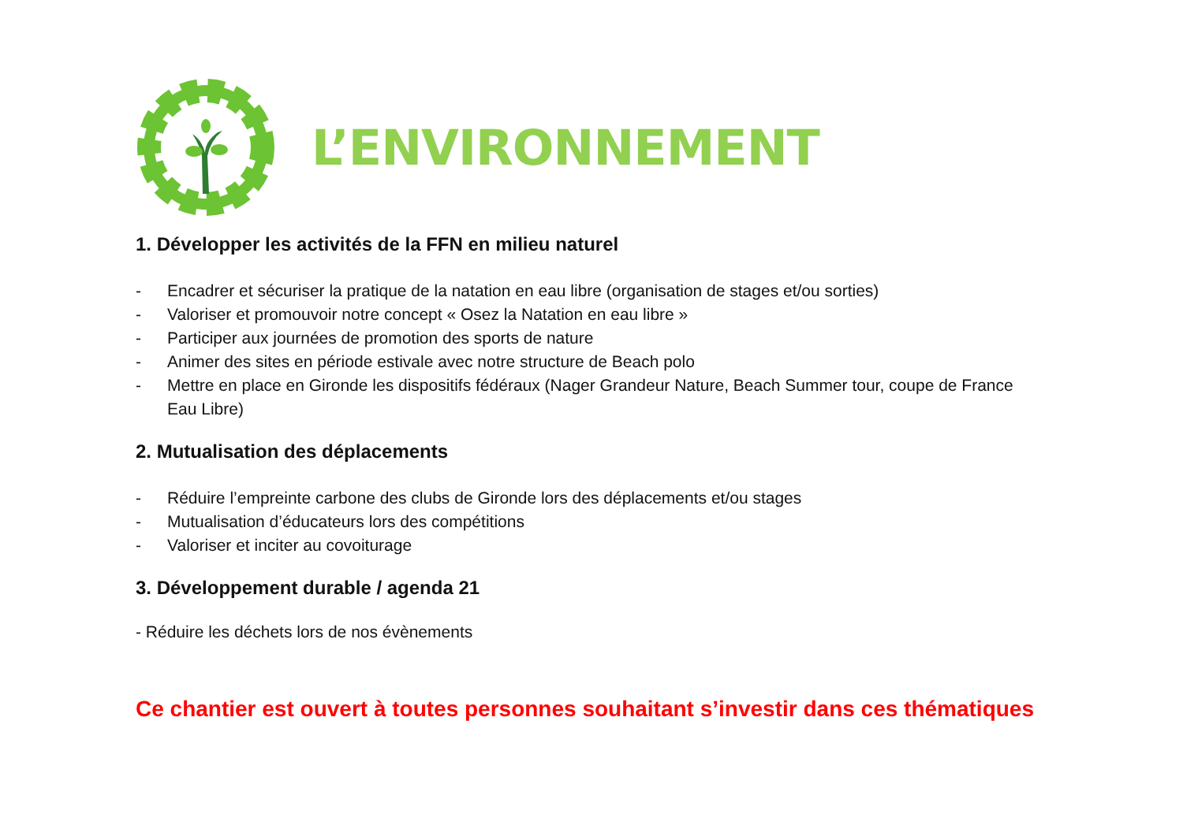L’ENVIRONNEMENT
1. Développer les activités de la FFN en milieu naturel
- Encadrer et sécuriser la pratique de la natation en eau libre (organisation de stages et/ou sorties)
- Valoriser et promouvoir notre concept « Osez la Natation en eau libre »
- Participer aux journées de promotion des sports de nature
- Animer des sites en période estivale avec notre structure de Beach polo
- Mettre en place en Gironde les dispositifs fédéraux (Nager Grandeur Nature, Beach Summer tour, coupe de France Eau Libre)
2. Mutualisation des déplacements
- Réduire l’empreinte carbone des clubs de Gironde lors des déplacements et/ou stages
- Mutualisation d’éducateurs lors des compétitions
- Valoriser et inciter au covoiturage
3. Développement durable / agenda 21
- Réduire les déchets lors de nos évènements
Ce chantier est ouvert à toutes personnes souhaitant s’investir dans ces thématiques